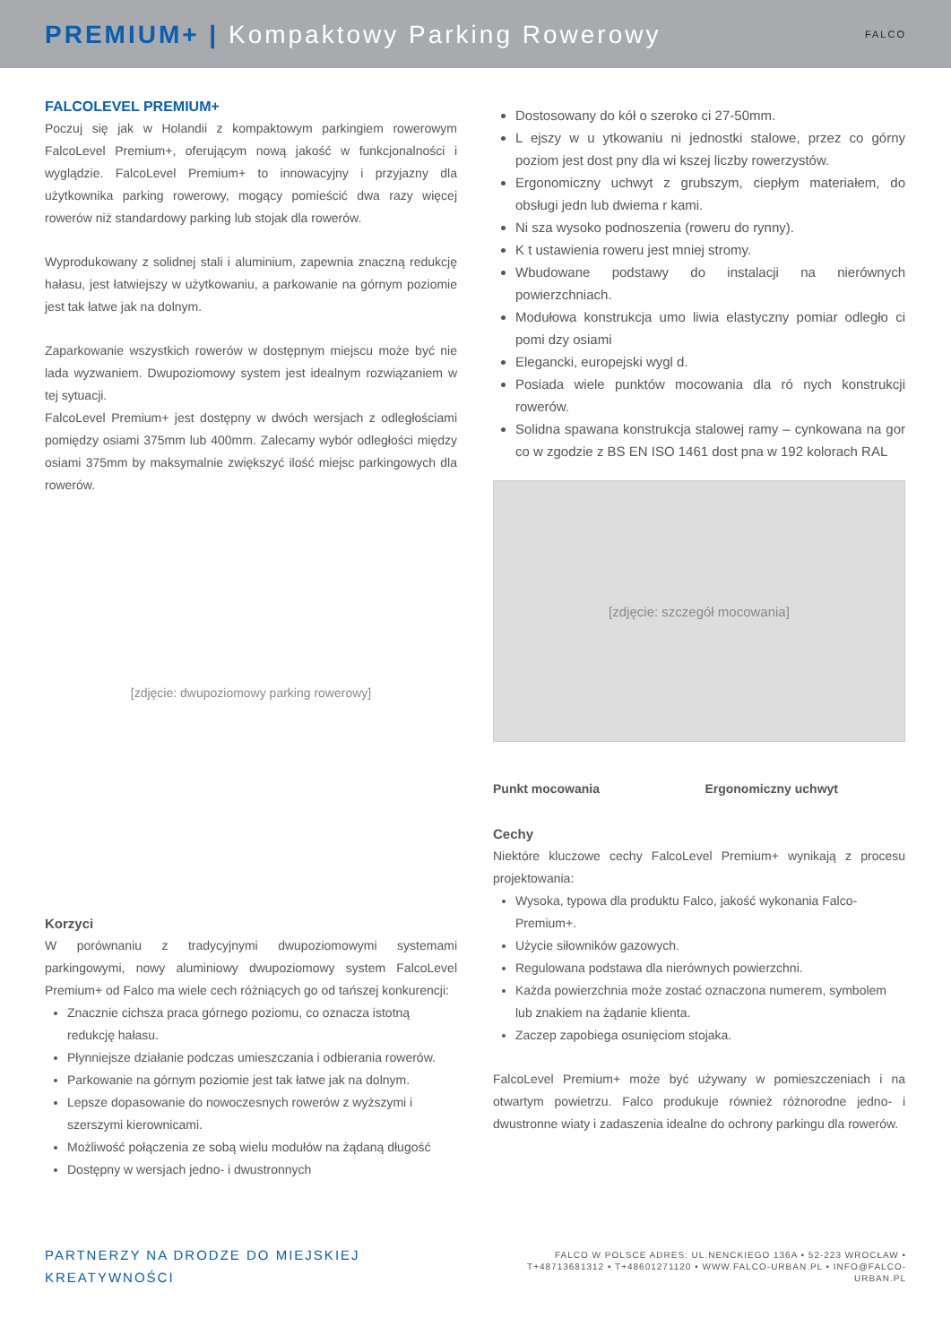PREMIUM+ | Kompaktowy Parking Rowerowy
FALCO
FALCOLEVEL PREMIUM+
Poczuj się jak w Holandii z kompaktowym parkingiem rowerowym FalcoLevel Premium+, oferującym nową jakość w funkcjonalności i wyglądzie. FalcoLevel Premium+ to innowacyjny i przyjazny dla użytkownika parking rowerowy, mogący pomieścić dwa razy więcej rowerów niż standardowy parking lub stojak dla rowerów.
Wyprodukowany z solidnej stali i aluminium, zapewnia znaczną redukcję hałasu, jest łatwiejszy w użytkowaniu, a parkowanie na górnym poziomie jest tak łatwe jak na dolnym.
Zaparkowanie wszystkich rowerów w dostępnym miejscu może być nie lada wyzwaniem. Dwupoziomowy system jest idealnym rozwiązaniem w tej sytuacji.
FalcoLevel Premium+ jest dostępny w dwóch wersjach z odległościami pomiędzy osiami 375mm lub 400mm. Zalecamy wybór odległości między osiami 375mm by maksymalnie zwiększyć ilość miejsc parkingowych dla rowerów.
[zdjęcie: dwupoziomowy parking rowerowy]
Korzyci
W porównaniu z tradycyjnymi dwupoziomowymi systemami parkingowymi, nowy aluminiowy dwupoziomowy system FalcoLevel Premium+ od Falco ma wiele cech różniących go od tańszej konkurencji:
Znacznie cichsza praca górnego poziomu, co oznacza istotną redukcję hałasu.
Płynniejsze działanie podczas umieszczania i odbierania rowerów.
Parkowanie na górnym poziomie jest tak łatwe jak na dolnym.
Lepsze dopasowanie do nowoczesnych rowerów z wyższymi i szerszymi kierownicami.
Możliwość połączenia ze sobą wielu modułów na żądaną długość
Dostępny w wersjach jedno- i dwustronnych
Dostosowany do kół o szeroko ci 27-50mm.
L ejszy w u ytkowaniu ni jednostki stalowe, przez co górny poziom jest dost pny dla wi kszej liczby rowerzystów.
Ergonomiczny uchwyt z grubszym, ciepłym materiałem, do obsługi jedn lub dwiema r kami.
Ni sza wysoko podnoszenia (roweru do rynny).
K t ustawienia roweru jest mniej stromy.
Wbudowane podstawy do instalacji na nierównych powierzchniach.
Modułowa konstrukcja umo liwia elastyczny pomiar odległo ci pomi dzy osiami
Elegancki, europejski wygl d.
Posiada wiele punktów mocowania dla ró nych konstrukcji rowerów.
Solidna spawana konstrukcja stalowej ramy – cynkowana na gor co w zgodzie z BS EN ISO 1461 dost pna w 192 kolorach RAL
[zdjęcie: szczegół mocowania]
Punkt mocowania Ergonomiczny uchwyt
Cechy
Niektóre kluczowe cechy FalcoLevel Premium+ wynikają z procesu projektowania:
Wysoka, typowa dla produktu Falco, jakość wykonania Falco-Premium+.
Użycie siłowników gazowych.
Regulowana podstawa dla nierównych powierzchni.
Każda powierzchnia może zostać oznaczona numerem, symbolem lub znakiem na żądanie klienta.
Zaczep zapobiega osunięciom stojaka.
FalcoLevel Premium+ może być używany w pomieszczeniach i na otwartym powietrzu. Falco produkuje również różnorodne jedno- i dwustronne wiaty i zadaszenia idealne do ochrony parkingu dla rowerów.
PARTNERZY NA DRODZE DO MIEJSKIEJ KREATYWNOŚCI FALCO W POLSCE ADRES: UL.NENCKIEGO 136A • 52-223 WROCŁAW •
T+48713681312 • T+48601271120 • WWW.FALCO-URBAN.PL • INFO@FALCO-URBAN.PL